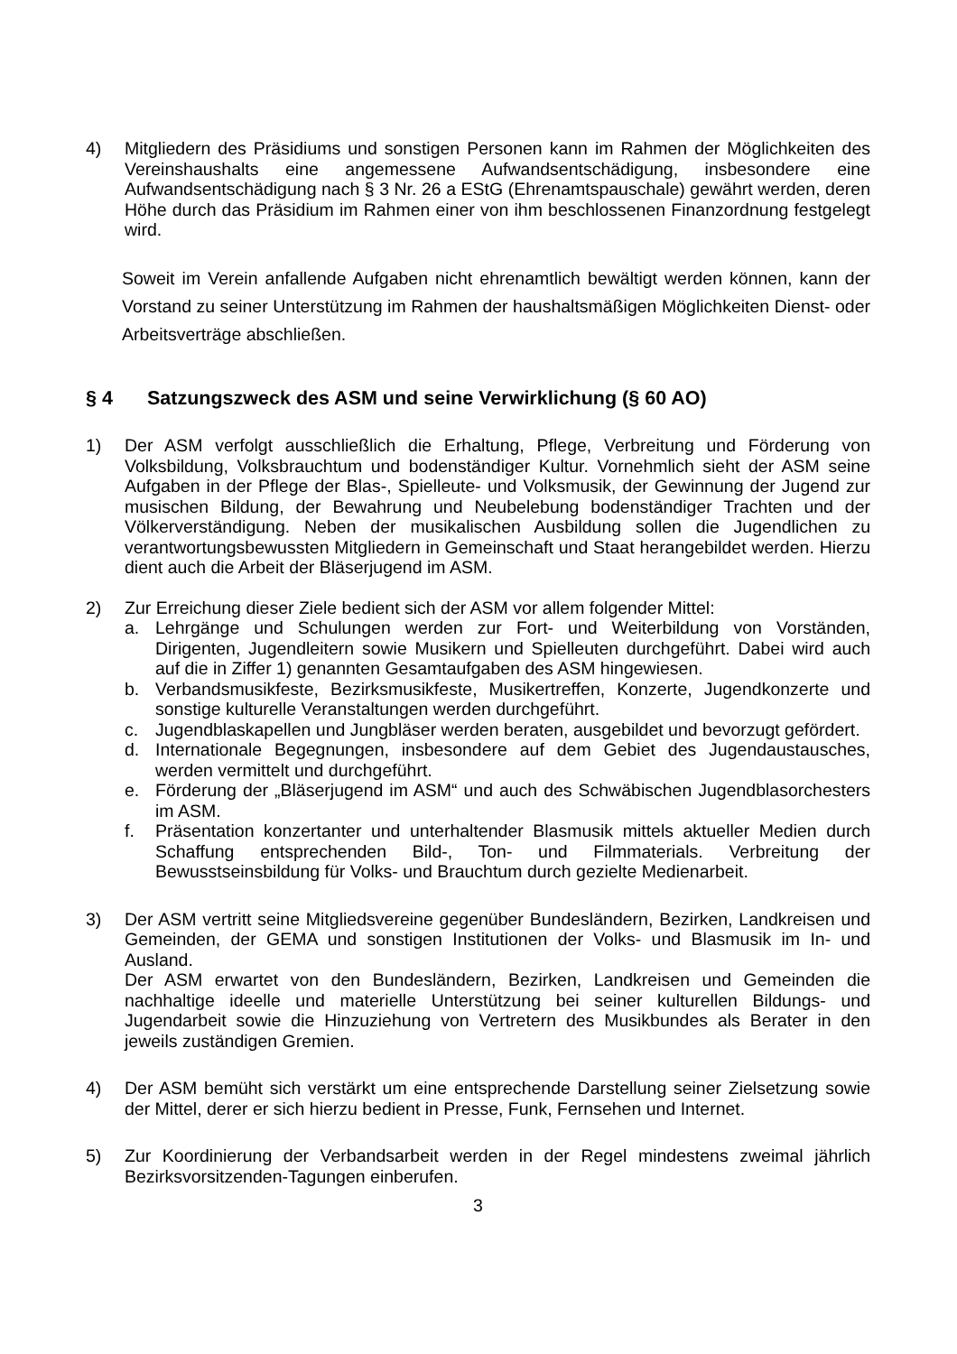4) Mitgliedern des Präsidiums und sonstigen Personen kann im Rahmen der Möglichkeiten des Vereinshaushalts eine angemessene Aufwandsentschädigung, insbesondere eine Aufwandsentschädigung nach § 3 Nr. 26 a EStG (Ehrenamtspauschale) gewährt werden, deren Höhe durch das Präsidium im Rahmen einer von ihm beschlossenen Finanzordnung festgelegt wird.
Soweit im Verein anfallende Aufgaben nicht ehrenamtlich bewältigt werden können, kann der Vorstand zu seiner Unterstützung im Rahmen der haushaltsmäßigen Möglichkeiten Dienst- oder Arbeitsverträge abschließen.
§ 4 Satzungszweck des ASM und seine Verwirklichung (§ 60 AO)
1) Der ASM verfolgt ausschließlich die Erhaltung, Pflege, Verbreitung und Förderung von Volksbildung, Volksbrauchtum und bodenständiger Kultur. Vornehmlich sieht der ASM seine Aufgaben in der Pflege der Blas-, Spielleute- und Volksmusik, der Gewinnung der Jugend zur musischen Bildung, der Bewahrung und Neubelebung bodenständiger Trachten und der Völkerverständigung. Neben der musikalischen Ausbildung sollen die Jugendlichen zu verantwortungsbewussten Mitgliedern in Gemeinschaft und Staat heran­gebildet werden. Hierzu dient auch die Arbeit der Bläserjugend im ASM.
2) Zur Erreichung dieser Ziele bedient sich der ASM vor allem folgender Mittel:
a. Lehrgänge und Schulungen werden zur Fort- und Weiterbildung von Vorständen, Dirigenten, Jugendleitern sowie Musikern und Spielleuten durchgeführt. Dabei wird auch auf die in Ziffer 1) genannten Gesamtaufgaben des ASM hingewiesen.
b. Verbandsmusikfeste, Bezirksmusikfeste, Musikertreffen, Konzerte, Jugendkonzerte und sonstige kulturelle Veranstaltungen werden durchgeführt.
c. Jugendblaskapellen und Jungbläser werden beraten, ausgebildet und bevorzugt gefördert.
d. Internationale Begegnungen, insbesondere auf dem Gebiet des Jugendaustausches, werden vermittelt und durchgeführt.
e. Förderung der „Bläserjugend im ASM“ und auch des Schwäbischen Jugendblasorchesters im ASM.
f. Präsentation konzertanter und unterhaltender Blasmusik mittels aktueller Medien durch Schaffung entsprechenden Bild-, Ton- und Filmmaterials. Verbreitung der Bewusstseinsbildung für Volks- und Brauchtum durch gezielte Medienarbeit.
3) Der ASM vertritt seine Mitgliedsvereine gegenüber Bundesländern, Bezirken, Landkreisen und Gemeinden, der GEMA und sonstigen Institutionen der Volks- und Blasmusik im In- und Ausland.
Der ASM erwartet von den Bundesländern, Bezirken, Landkreisen und Gemeinden die nachhaltige ideelle und materielle Unterstützung bei seiner kulturellen Bildungs- und Jugendarbeit sowie die Hinzuziehung von Vertretern des Musikbundes als Berater in den jeweils zuständigen Gremien.
4) Der ASM bemüht sich verstärkt um eine entsprechende Darstellung seiner Zielsetzung sowie der Mittel, derer er sich hierzu bedient in Presse, Funk, Fernsehen und Internet.
5) Zur Koordinierung der Verbandsarbeit werden in der Regel mindestens zweimal jährlich Bezirksvorsitzenden-Tagungen einberufen.
3